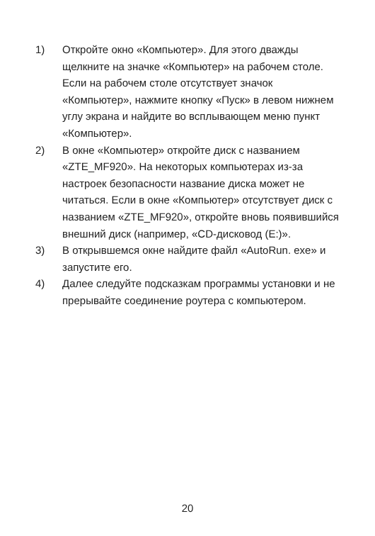1) Откройте окно «Компьютер». Для этого дважды щелкните на значке «Компьютер» на рабочем столе. Если на рабочем столе отсутствует значок «Компьютер», нажмите кнопку «Пуск» в левом нижнем углу экрана и найдите во всплывающем меню пункт «Компьютер».
2) В окне «Компьютер» откройте диск с названием «ZTE_MF920». На некоторых компьютерах из-за настроек безопасности название диска может не читаться. Если в окне «Компьютер» отсутствует диск с названием «ZTE_MF920», откройте вновь появившийся внешний диск (например, «CD-дисковод (E:)».
3) В открывшемся окне найдите файл «AutoRun. exe» и запустите его.
4) Далее следуйте подсказкам программы установки и не прерывайте соединение роутера с компьютером.
20